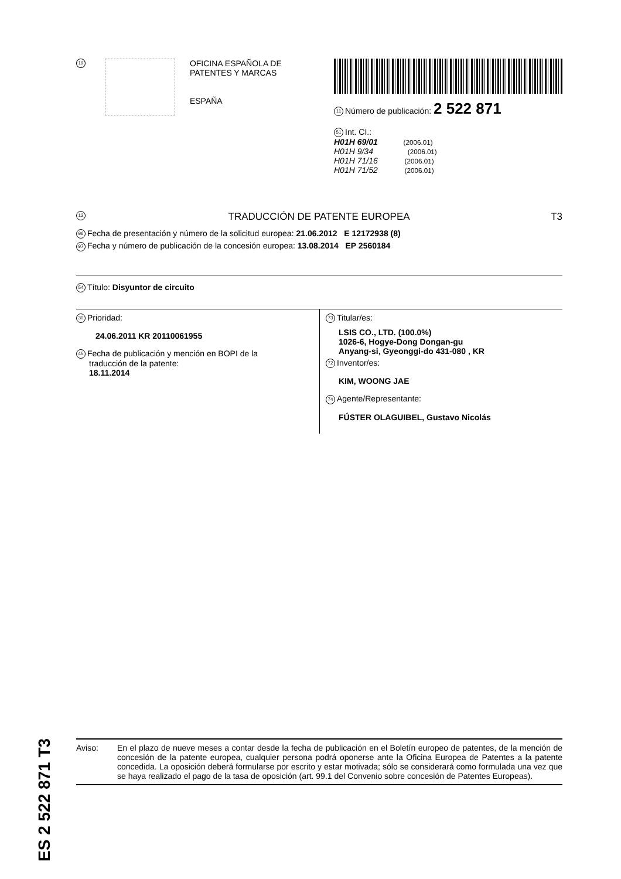19
OFICINA ESPAÑOLA DE
PATENTES Y MARCAS
ESPAÑA
11 Número de publicación: 2 522 871
51 Int. CI.:
H01H 69/01 (2006.01)
H01H 9/34 (2006.01)
H01H 71/16 (2006.01)
H01H 71/52 (2006.01)
12 TRADUCCIÓN DE PATENTE EUROPEA T3
96 Fecha de presentación y número de la solicitud europea: 21.06.2012 E 12172938 (8)
97 Fecha y número de publicación de la concesión europea: 13.08.2014 EP 2560184
54 Título: Disyuntor de circuito
30 Prioridad:
24.06.2011 KR 20110061955
45 Fecha de publicación y mención en BOPI de la
traducción de la patente:
18.11.2014
73 Titular/es:
LSIS CO., LTD. (100.0%)
1026-6, Hogye-Dong Dongan-gu
Anyang-si, Gyeonggi-do 431-080 , KR
72 Inventor/es:
KIM, WOONG JAE
74 Agente/Representante:
FÚSTER OLAGUIBEL, Gustavo Nicolás
ES 2 522 871 T3
Aviso: En el plazo de nueve meses a contar desde la fecha de publicación en el Boletín europeo de patentes, de la mención de concesión de la patente europea, cualquier persona podrá oponerse ante la Oficina Europea de Patentes a la patente concedida. La oposición deberá formularse por escrito y estar motivada; sólo se considerará como formulada una vez que se haya realizado el pago de la tasa de oposición (art. 99.1 del Convenio sobre concesión de Patentes Europeas).